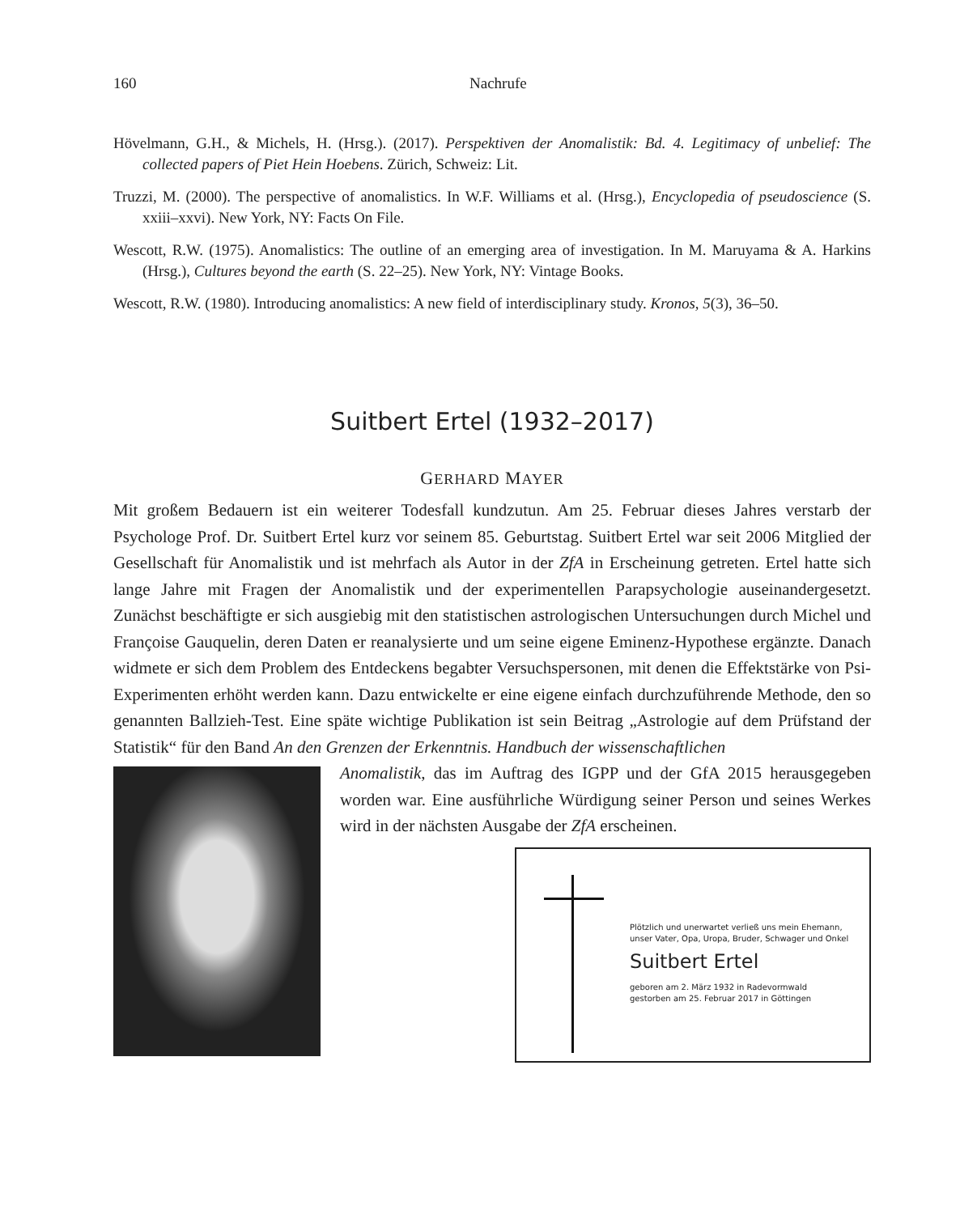160 Nachrufe
Hövelmann, G.H., & Michels, H. (Hrsg.). (2017). Perspektiven der Anomalistik: Bd. 4. Legitimacy of unbelief: The collected papers of Piet Hein Hoebens. Zürich, Schweiz: Lit.
Truzzi, M. (2000). The perspective of anomalistics. In W.F. Williams et al. (Hrsg.), Encyclopedia of pseudoscience (S. xxiii–xxvi). New York, NY: Facts On File.
Wescott, R.W. (1975). Anomalistics: The outline of an emerging area of investigation. In M. Maruyama & A. Harkins (Hrsg.), Cultures beyond the earth (S. 22–25). New York, NY: Vintage Books.
Wescott, R.W. (1980). Introducing anomalistics: A new field of interdisciplinary study. Kronos, 5(3), 36–50.
Suitbert Ertel (1932–2017)
GERHARD MAYER
Mit großem Bedauern ist ein weiterer Todesfall kundzutun. Am 25. Februar dieses Jahres verstarb der Psychologe Prof. Dr. Suitbert Ertel kurz vor seinem 85. Geburtstag. Suitbert Ertel war seit 2006 Mitglied der Gesellschaft für Anomalistik und ist mehrfach als Autor in der ZfA in Erscheinung getreten. Ertel hatte sich lange Jahre mit Fragen der Anomalistik und der experimentellen Parapsychologie auseinandergesetzt. Zunächst beschäftigte er sich ausgiebig mit den statistischen astrologischen Untersuchungen durch Michel und Françoise Gauquelin, deren Daten er reanalysierte und um seine eigene Eminenz-Hypothese ergänzte. Danach widmete er sich dem Problem des Entdeckens begabter Versuchspersonen, mit denen die Effektstärke von Psi-Experimenten erhöht werden kann. Dazu entwickelte er eine eigene einfach durchzuführende Methode, den so genannten Ballzieh-Test. Eine späte wichtige Publikation ist sein Beitrag „Astrologie auf dem Prüfstand der Statistik“ für den Band An den Grenzen der Erkenntnis. Handbuch der wissenschaftlichen
Anomalistik, das im Auftrag des IGPP und der GfA 2015 herausgegeben worden war. Eine ausführliche Würdigung seiner Person und seines Werkes wird in der nächsten Ausgabe der ZfA erscheinen.
Plötzlich und unerwartet verließ uns mein Ehemann,
unser Vater, Opa, Uropa, Bruder, Schwager und Onkel
Suitbert Ertel
geboren am 2. März 1932 in Radevormwald
gestorben am 25. Februar 2017 in Göttingen